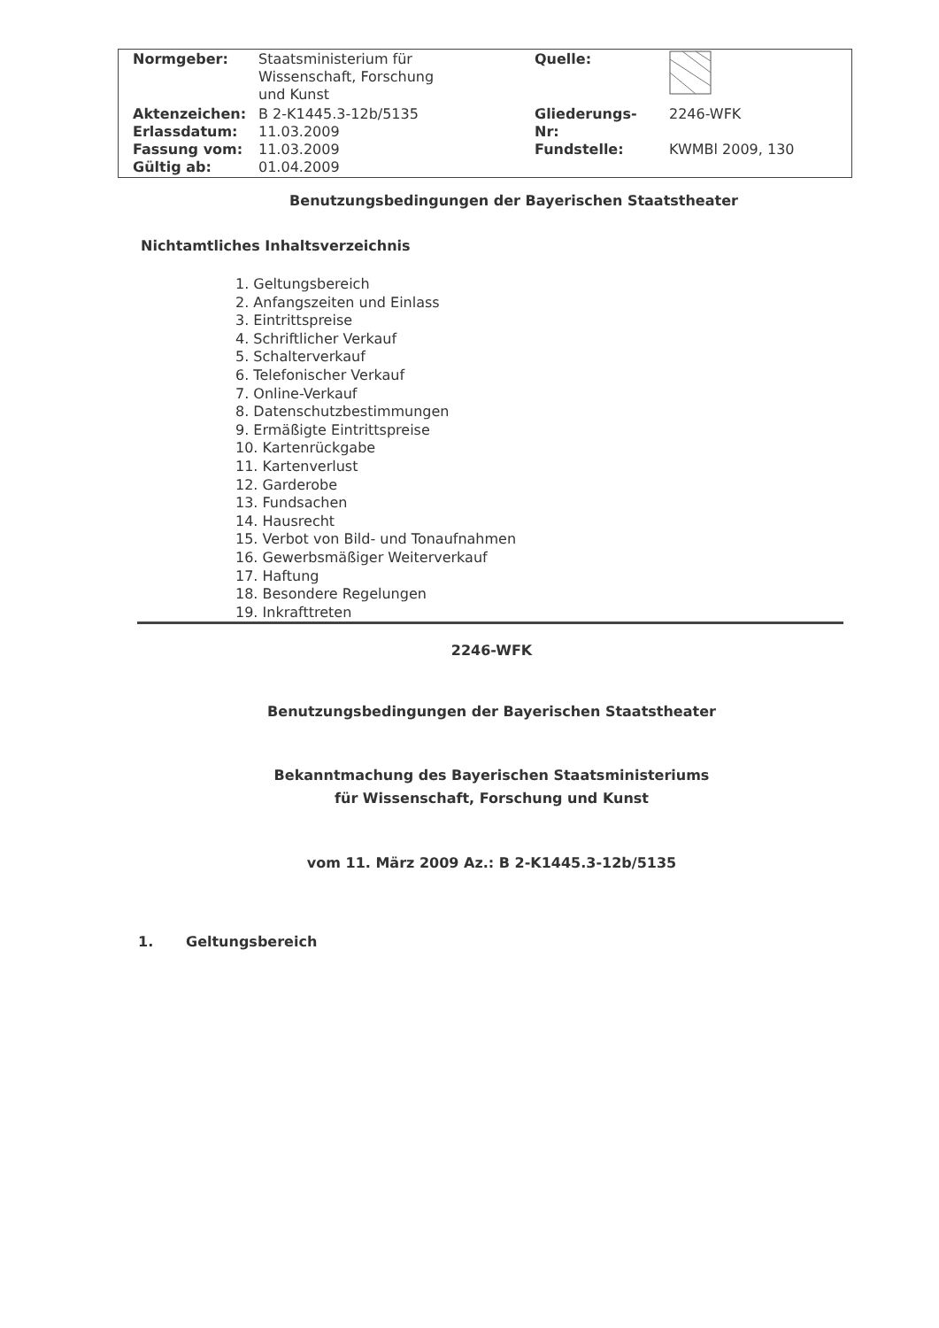| Normgeber: | Staatsministerium für Wissenschaft, Forschung und Kunst | Quelle: | |
| Aktenzeichen: Erlassdatum: Fassung vom: Gültig ab: | B 2-K1445.3-12b/5135 11.03.2009 11.03.2009 01.04.2009 | Gliederungs- Nr: Fundstelle: | 2246-WFK KWMBl 2009, 130 |
Benutzungsbedingungen der Bayerischen Staatstheater
Nichtamtliches Inhaltsverzeichnis
1. Geltungsbereich
2. Anfangszeiten und Einlass
3. Eintrittspreise
4. Schriftlicher Verkauf
5. Schalterverkauf
6. Telefonischer Verkauf
7. Online-Verkauf
8. Datenschutzbestimmungen
9. Ermäßigte Eintrittspreise
10. Kartenrückgabe
11. Kartenverlust
12. Garderobe
13. Fundsachen
14. Hausrecht
15. Verbot von Bild- und Tonaufnahmen
16. Gewerbsmäßiger Weiterverkauf
17. Haftung
18. Besondere Regelungen
19. Inkrafttreten
2246-WFK
Benutzungsbedingungen der Bayerischen Staatstheater
Bekanntmachung des Bayerischen Staatsministeriums
für Wissenschaft, Forschung und Kunst
vom 11. März 2009 Az.: B 2-K1445.3-12b/5135
1. Geltungsbereich